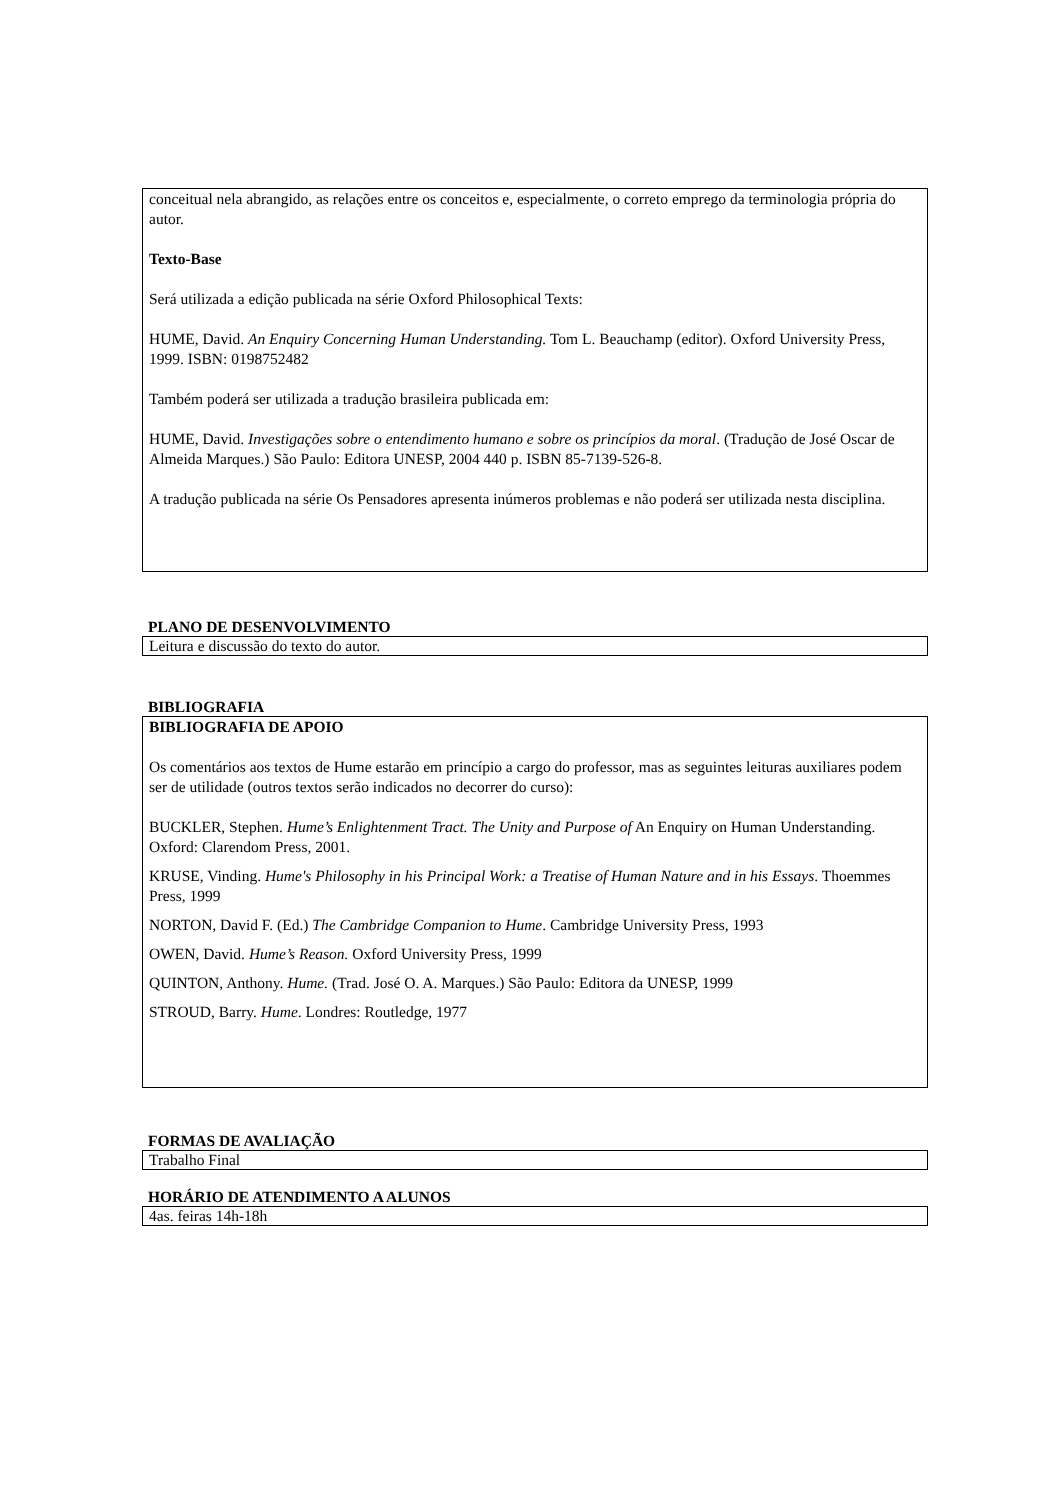conceitual nela abrangido, as relações entre os conceitos e, especialmente, o correto emprego da terminologia própria do autor.
Texto-Base
Será utilizada a edição publicada na série Oxford Philosophical Texts:
HUME, David. An Enquiry Concerning Human Understanding. Tom L. Beauchamp (editor). Oxford University Press, 1999. ISBN: 0198752482
Também poderá ser utilizada a tradução brasileira publicada em:
HUME, David. Investigações sobre o entendimento humano e sobre os princípios da moral. (Tradução de José Oscar de Almeida Marques.) São Paulo: Editora UNESP, 2004 440 p. ISBN 85-7139-526-8.
A tradução publicada na série Os Pensadores apresenta inúmeros problemas e não poderá ser utilizada nesta disciplina.
PLANO DE DESENVOLVIMENTO
Leitura e discussão do texto do autor.
BIBLIOGRAFIA
BIBLIOGRAFIA DE APOIO
Os comentários aos textos de Hume estarão em princípio a cargo do professor, mas as seguintes leituras auxiliares podem ser de utilidade (outros textos serão indicados no decorrer do curso):
BUCKLER, Stephen. Hume’s Enlightenment Tract. The Unity and Purpose of An Enquiry on Human Understanding. Oxford: Clarendom Press, 2001.
KRUSE, Vinding. Hume's Philosophy in his Principal Work: a Treatise of Human Nature and in his Essays. Thoemmes Press, 1999
NORTON, David F. (Ed.) The Cambridge Companion to Hume. Cambridge University Press, 1993
OWEN, David. Hume’s Reason. Oxford University Press, 1999
QUINTON, Anthony. Hume. (Trad. José O. A. Marques.) São Paulo: Editora da UNESP, 1999
STROUD, Barry. Hume. Londres: Routledge, 1977
FORMAS DE AVALIAÇÃO
Trabalho Final
HORÁRIO DE ATENDIMENTO A ALUNOS
4as. feiras 14h-18h